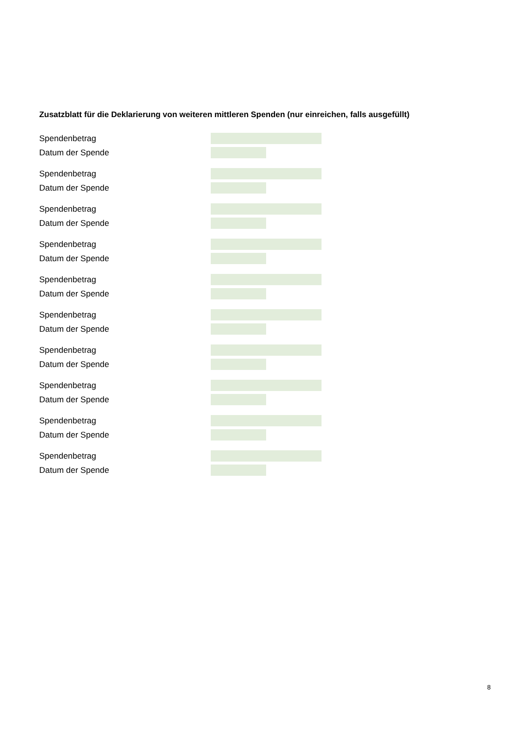Zusatzblatt für die Deklarierung von weiteren mittleren Spenden (nur einreichen, falls ausgefüllt)
Spendenbetrag
Datum der Spende
Spendenbetrag
Datum der Spende
Spendenbetrag
Datum der Spende
Spendenbetrag
Datum der Spende
Spendenbetrag
Datum der Spende
Spendenbetrag
Datum der Spende
Spendenbetrag
Datum der Spende
Spendenbetrag
Datum der Spende
Spendenbetrag
Datum der Spende
Spendenbetrag
Datum der Spende
8